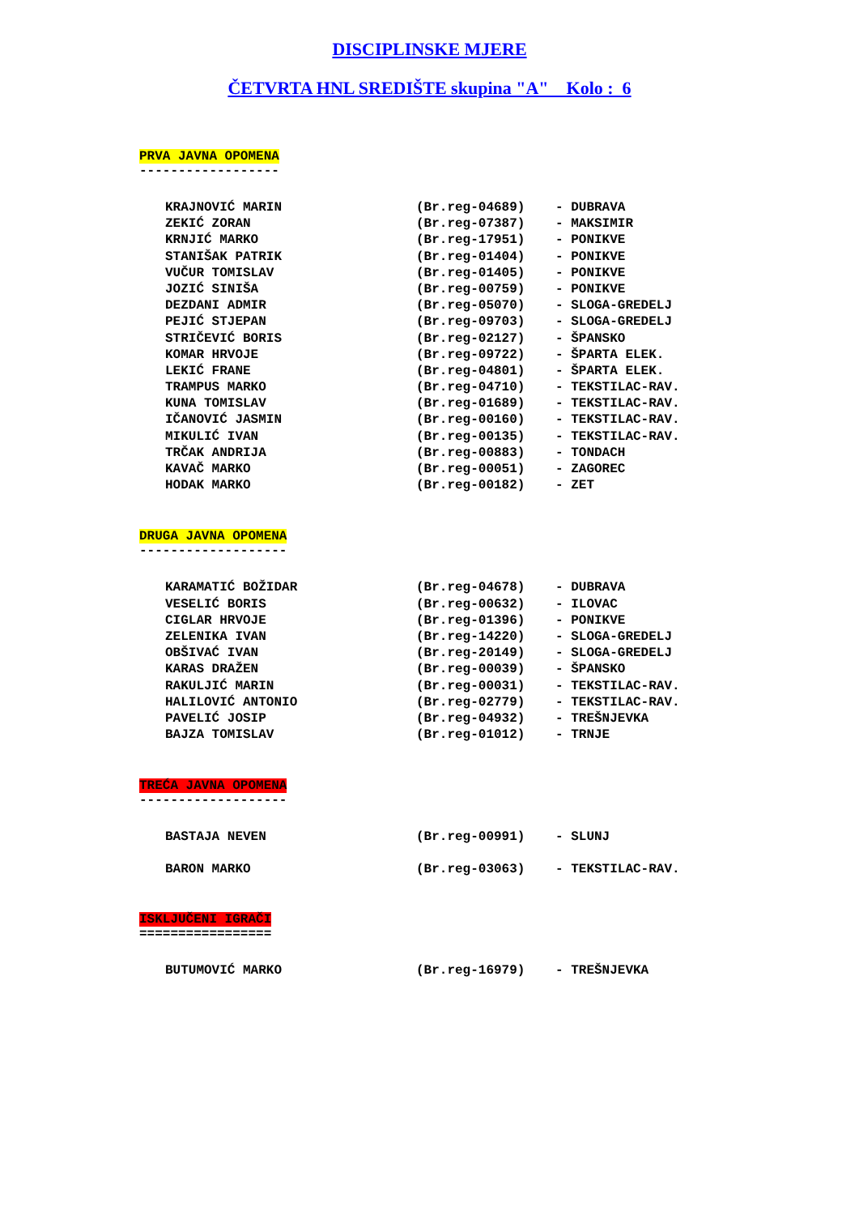DISCIPLINSKE MJERE
ČETVRTA HNL SREDIŠTE skupina "A" Kolo : 6
PRVA JAVNA OPOMENA
------------------
KRAJNOVIĆ MARIN (Br.reg-04689) - DUBRAVA
ZEKIĆ ZORAN (Br.reg-07387) - MAKSIMIR
KRNJIĆ MARKO (Br.reg-17951) - PONIKVE
STANIŠAK PATRIK (Br.reg-01404) - PONIKVE
VUČUR TOMISLAV (Br.reg-01405) - PONIKVE
JOZIĆ SINIŠA (Br.reg-00759) - PONIKVE
DEZDANI ADMIR (Br.reg-05070) - SLOGA-GREDELJ
PEJIĆ STJEPAN (Br.reg-09703) - SLOGA-GREDELJ
STRIČEVIĆ BORIS (Br.reg-02127) - ŠPANSKO
KOMAR HRVOJE (Br.reg-09722) - ŠPARTA ELEK.
LEKIĆ FRANE (Br.reg-04801) - ŠPARTA ELEK.
TRAMPUS MARKO (Br.reg-04710) - TEKSTILAC-RAV.
KUNA TOMISLAV (Br.reg-01689) - TEKSTILAC-RAV.
IČANOVIĆ JASMIN (Br.reg-00160) - TEKSTILAC-RAV.
MIKULIĆ IVAN (Br.reg-00135) - TEKSTILAC-RAV.
TRČAK ANDRIJA (Br.reg-00883) - TONDACH
KAVAČ MARKO (Br.reg-00051) - ZAGOREC
HODAK MARKO (Br.reg-00182) - ZET
DRUGA JAVNA OPOMENA
-------------------
KARAMATIĆ BOŽIDAR (Br.reg-04678) - DUBRAVA
VESELIĆ BORIS (Br.reg-00632) - ILOVAC
CIGLAR HRVOJE (Br.reg-01396) - PONIKVE
ZELENIKA IVAN (Br.reg-14220) - SLOGA-GREDELJ
OBŠIVAĆ IVAN (Br.reg-20149) - SLOGA-GREDELJ
KARAS DRAŽEN (Br.reg-00039) - ŠPANSKO
RAKULJIĆ MARIN (Br.reg-00031) - TEKSTILAC-RAV.
HALILOVIĆ ANTONIO (Br.reg-02779) - TEKSTILAC-RAV.
PAVELIĆ JOSIP (Br.reg-04932) - TREŠNJEVKA
BAJZA TOMISLAV (Br.reg-01012) - TRNJE
TREĆA JAVNA OPOMENA
-------------------
BASTAJA NEVEN (Br.reg-00991) - SLUNJ
BARON MARKO (Br.reg-03063) - TEKSTILAC-RAV.
ISKLJUČENI IGRAČI
=================
BUTUMOVIĆ MARKO (Br.reg-16979) - TREŠNJEVKA